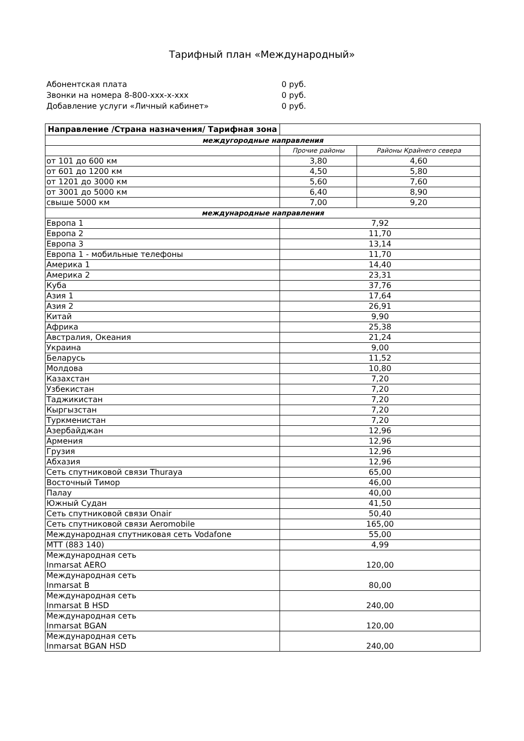Тарифный план «Международный»
Абонентская плата 0 руб.
Звонки на номера 8-800-xxx-x-xxx 0 руб.
Добавление услуги «Личный кабинет» 0 руб.
| Направление /Страна назначения/ Тарифная зона | | |
| --- | --- | --- |
| междугородные направления | | |
| | Прочие районы | Районы Крайнего севера |
| от 101 до 600 км | 3,80 | 4,60 |
| от 601 до 1200 км | 4,50 | 5,80 |
| от 1201 до 3000 км | 5,60 | 7,60 |
| от 3001 до 5000 км | 6,40 | 8,90 |
| свыше 5000 км | 7,00 | 9,20 |
| международные направления | | |
| Европа 1 | 7,92 | |
| Европа 2 | 11,70 | |
| Европа 3 | 13,14 | |
| Европа 1 - мобильные телефоны | 11,70 | |
| Америка 1 | 14,40 | |
| Америка 2 | 23,31 | |
| Куба | 37,76 | |
| Азия 1 | 17,64 | |
| Азия 2 | 26,91 | |
| Китай | 9,90 | |
| Африка | 25,38 | |
| Австралия, Океания | 21,24 | |
| Украина | 9,00 | |
| Беларусь | 11,52 | |
| Молдова | 10,80 | |
| Казахстан | 7,20 | |
| Узбекистан | 7,20 | |
| Таджикистан | 7,20 | |
| Кыргызстан | 7,20 | |
| Туркменистан | 7,20 | |
| Азербайджан | 12,96 | |
| Армения | 12,96 | |
| Грузия | 12,96 | |
| Абхазия | 12,96 | |
| Сеть спутниковой связи Thuraya | 65,00 | |
| Восточный Тимор | 46,00 | |
| Палау | 40,00 | |
| Южный Судан | 41,50 | |
| Сеть спутниковой связи Onair | 50,40 | |
| Сеть спутниковой связи Aeromobile | 165,00 | |
| Международная спутниковая сеть Vodafone | 55,00 | |
| МТТ (883 140) | 4,99 | |
| Международная сеть Inmarsat AERO | 120,00 | |
| Международная сеть Inmarsat B | 80,00 | |
| Международная сеть Inmarsat B HSD | 240,00 | |
| Международная сеть Inmarsat BGAN | 120,00 | |
| Международная сеть Inmarsat BGAN HSD | 240,00 | |